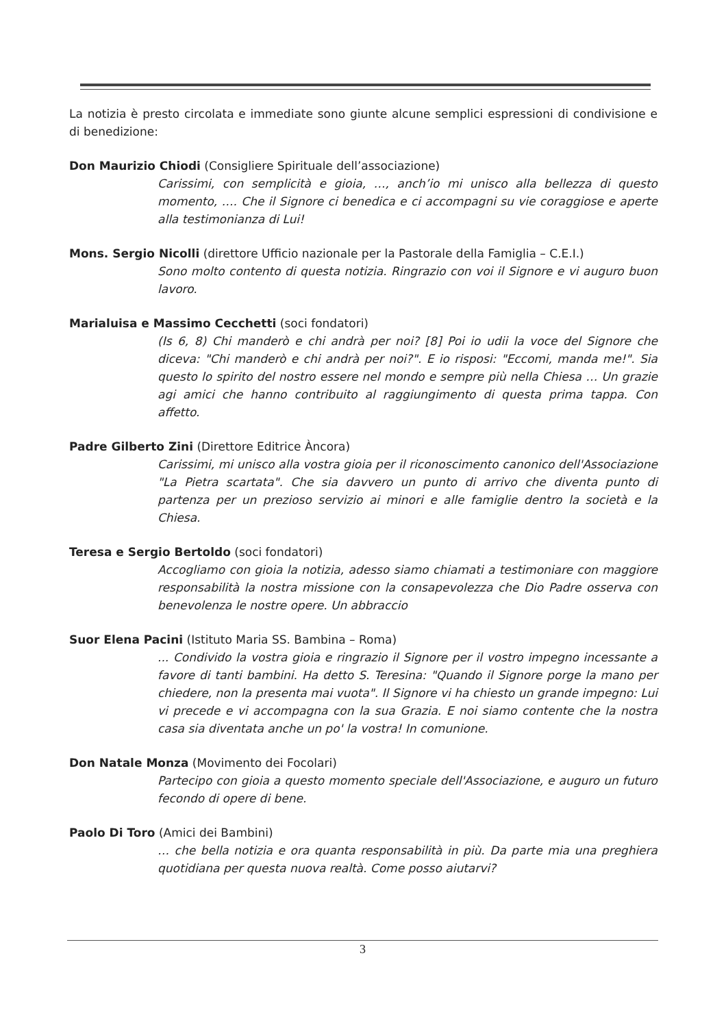La notizia è presto circolata e immediate sono giunte alcune semplici espressioni di condivisione e di benedizione:
Don Maurizio Chiodi (Consigliere Spirituale dell’associazione)
Carissimi, con semplicità e gioia, …, anch’io mi unisco alla bellezza di questo momento, …. Che il Signore ci benedica e ci accompagni su vie coraggiose e aperte alla testimonianza di Lui!
Mons. Sergio Nicolli (direttore Ufficio nazionale per la Pastorale della Famiglia – C.E.I.)
Sono molto contento di questa notizia. Ringrazio con voi il Signore e vi auguro buon lavoro.
Marialuisa e Massimo Cecchetti (soci fondatori)
(Is 6, 8) Chi manderò e chi andrà per noi? [8] Poi io udii la voce del Signore che diceva: "Chi manderò e chi andrà per noi?". E io risposi: "Eccomi, manda me!". Sia questo lo spirito del nostro essere nel mondo e sempre più nella Chiesa … Un grazie agi amici che hanno contribuito al raggiungimento di questa prima tappa. Con affetto.
Padre Gilberto Zini (Direttore Editrice Àncora)
Carissimi, mi unisco alla vostra gioia per il riconoscimento canonico dell'Associazione "La Pietra scartata". Che sia davvero un punto di arrivo che diventa punto di partenza per un prezioso servizio ai minori e alle famiglie dentro la società e la Chiesa.
Teresa e Sergio Bertoldo (soci fondatori)
Accogliamo con gioia la notizia, adesso siamo chiamati a testimoniare con maggiore responsabilità la nostra missione con la consapevolezza che Dio Padre osserva con benevolenza le nostre opere. Un abbraccio
Suor Elena Pacini (Istituto Maria SS. Bambina – Roma)
... Condivido la vostra gioia e ringrazio il Signore per il vostro impegno incessante a favore di tanti bambini. Ha detto S. Teresina: "Quando il Signore porge la mano per chiedere, non la presenta mai vuota". Il Signore vi ha chiesto un grande impegno: Lui vi precede e vi accompagna con la sua Grazia. E noi siamo contente che la nostra casa sia diventata anche un po' la vostra! In comunione.
Don Natale Monza (Movimento dei Focolari)
Partecipo con gioia a questo momento speciale dell'Associazione, e auguro un futuro fecondo di opere di bene.
Paolo Di Toro (Amici dei Bambini)
… che bella notizia e ora quanta responsabilità in più. Da parte mia una preghiera quotidiana per questa nuova realtà. Come posso aiutarvi?
3